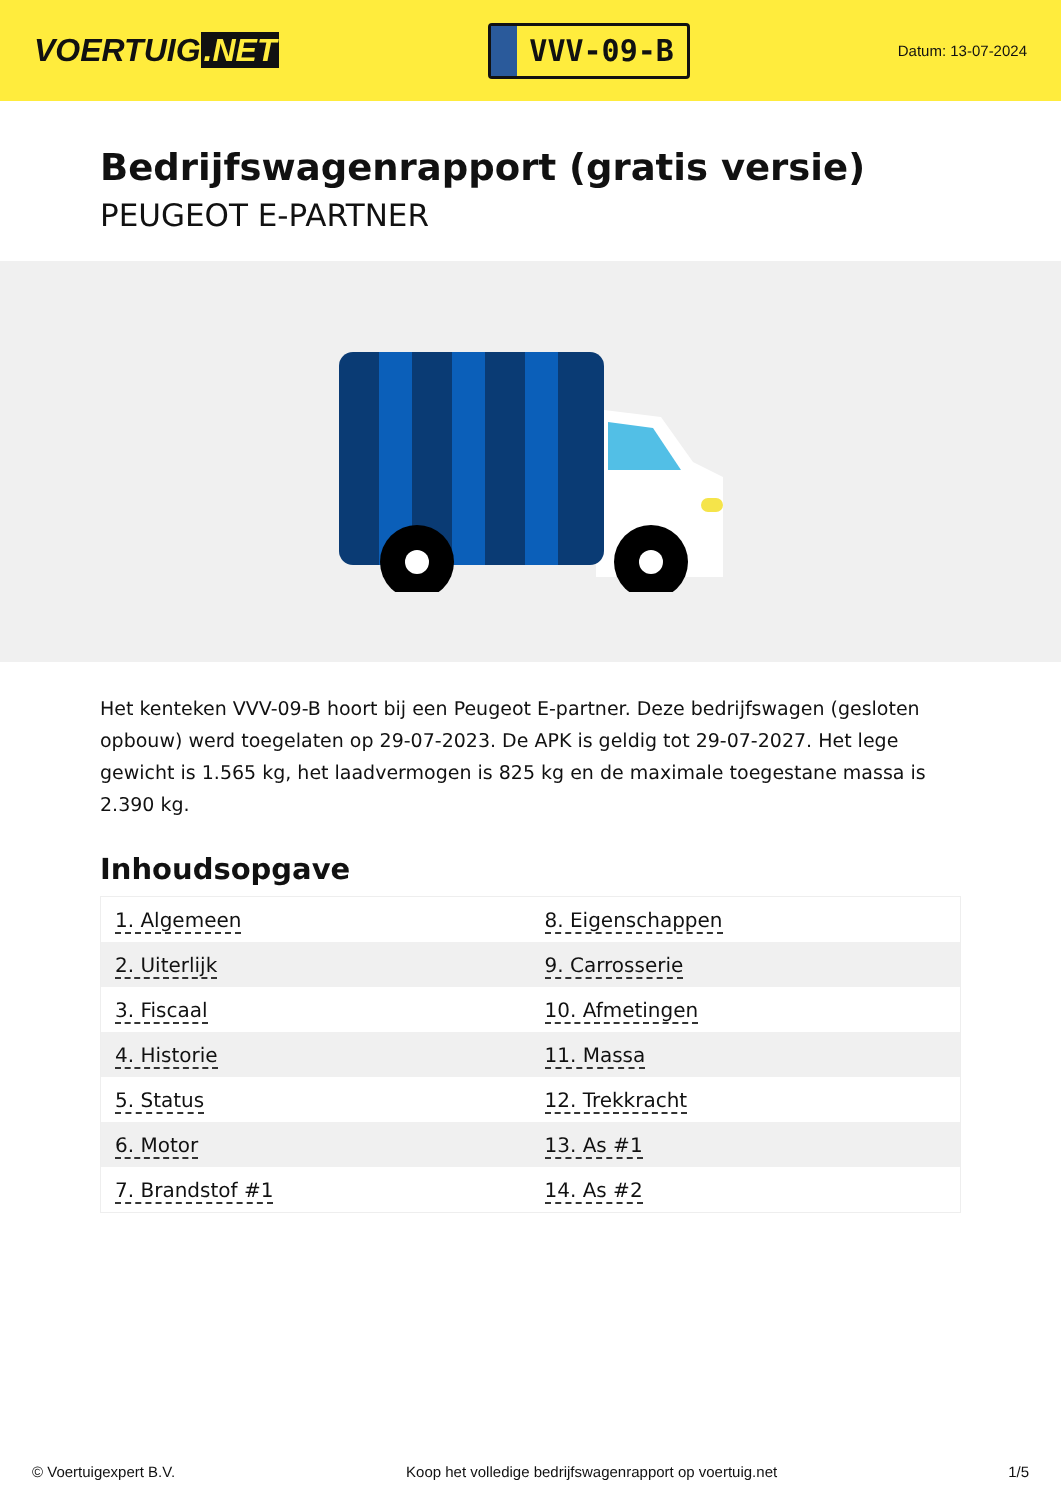VOERTUIG.NET
VVV-09-B
Datum: 13-07-2024
Bedrijfswagenrapport (gratis versie)
PEUGEOT E-PARTNER
Het kenteken VVV-09-B hoort bij een Peugeot E-partner. Deze bedrijfswagen (gesloten opbouw) werd toegelaten op 29-07-2023. De APK is geldig tot 29-07-2027. Het lege gewicht is 1.565 kg, het laadvermogen is 825 kg en de maximale toegestane massa is 2.390 kg.
Inhoudsopgave
| 1. Algemeen | 8. Eigenschappen |
| 2. Uiterlijk | 9. Carrosserie |
| 3. Fiscaal | 10. Afmetingen |
| 4. Historie | 11. Massa |
| 5. Status | 12. Trekkracht |
| 6. Motor | 13. As #1 |
| 7. Brandstof #1 | 14. As #2 |
© Voertuigexpert B.V. Koop het volledige bedrijfswagenrapport op voertuig.net 1/5